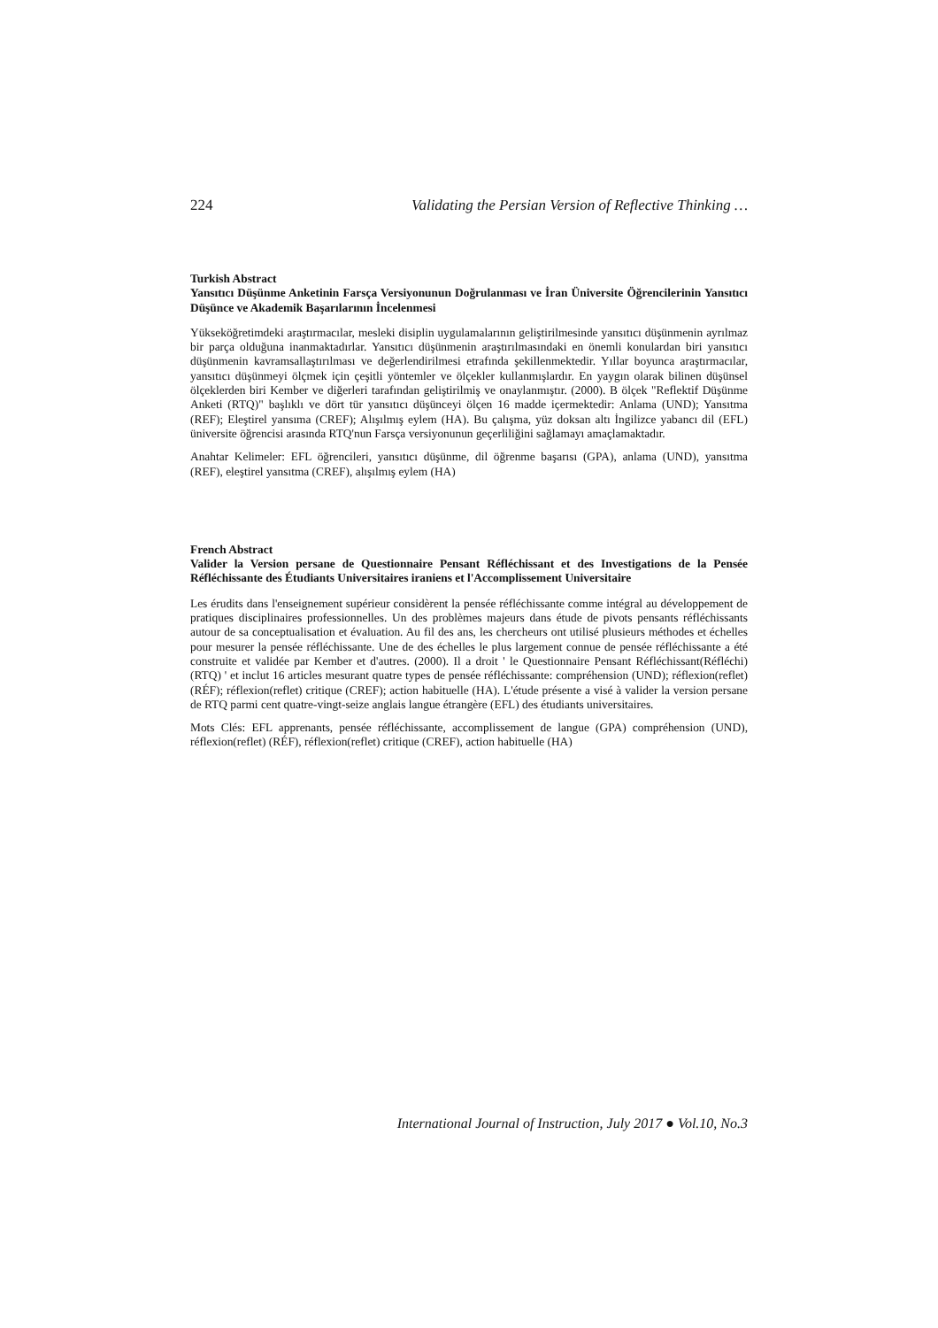224 Validating the Persian Version of Reflective Thinking …
Turkish Abstract
Yansıtıcı Düşünme Anketinin Farsça Versiyonunun Doğrulanması ve İran Üniversite Öğrencilerinin Yansıtıcı Düşünce ve Akademik Başarılarının İncelenmesi
Yükseköğretimdeki araştırmacılar, mesleki disiplin uygulamalarının geliştirilmesinde yansıtıcı düşünmenin ayrılmaz bir parça olduğuna inanmaktadırlar. Yansıtıcı düşünmenin araştırılmasındaki en önemli konulardan biri yansıtıcı düşünmenin kavramsallaştırılması ve değerlendirilmesi etrafında şekillenmektedir. Yıllar boyunca araştırmacılar, yansıtıcı düşünmeyi ölçmek için çeşitli yöntemler ve ölçekler kullanmışlardır. En yaygın olarak bilinen düşünsel ölçeklerden biri Kember ve diğerleri tarafından geliştirilmiş ve onaylanmıştır. (2000). B ölçek "Reflektif Düşünme Anketi (RTQ)" başlıklı ve dört tür yansıtıcı düşünceyi ölçen 16 madde içermektedir: Anlama (UND); Yansıtma (REF); Eleştirel yansıma (CREF); Alışılmış eylem (HA). Bu çalışma, yüz doksan altı İngilizce yabancı dil (EFL) üniversite öğrencisi arasında RTQ'nun Farsça versiyonunun geçerliliğini sağlamayı amaçlamaktadır.
Anahtar Kelimeler: EFL öğrencileri, yansıtıcı düşünme, dil öğrenme başarısı (GPA), anlama (UND), yansıtma (REF), eleştirel yansıtma (CREF), alışılmış eylem (HA)
French Abstract
Valider la Version persane de Questionnaire Pensant Réfléchissant et des Investigations de la Pensée Réfléchissante des Étudiants Universitaires iraniens et l'Accomplissement Universitaire
Les érudits dans l'enseignement supérieur considèrent la pensée réfléchissante comme intégral au développement de pratiques disciplinaires professionnelles. Un des problèmes majeurs dans étude de pivots pensants réfléchissants autour de sa conceptualisation et évaluation. Au fil des ans, les chercheurs ont utilisé plusieurs méthodes et échelles pour mesurer la pensée réfléchissante. Une de des échelles le plus largement connue de pensée réfléchissante a été construite et validée par Kember et d'autres. (2000). Il a droit ' le Questionnaire Pensant Réfléchissant(Réfléchi) (RTQ) ' et inclut 16 articles mesurant quatre types de pensée réfléchissante: compréhension (UND); réflexion(reflet) (RÉF); réflexion(reflet) critique (CREF); action habituelle (HA). L'étude présente a visé à valider la version persane de RTQ parmi cent quatre-vingt-seize anglais langue étrangère (EFL) des étudiants universitaires.
Mots Clés: EFL apprenants, pensée réfléchissante, accomplissement de langue (GPA) compréhension (UND), réflexion(reflet) (RÉF), réflexion(reflet) critique (CREF), action habituelle (HA)
International Journal of Instruction, July 2017 ● Vol.10, No.3